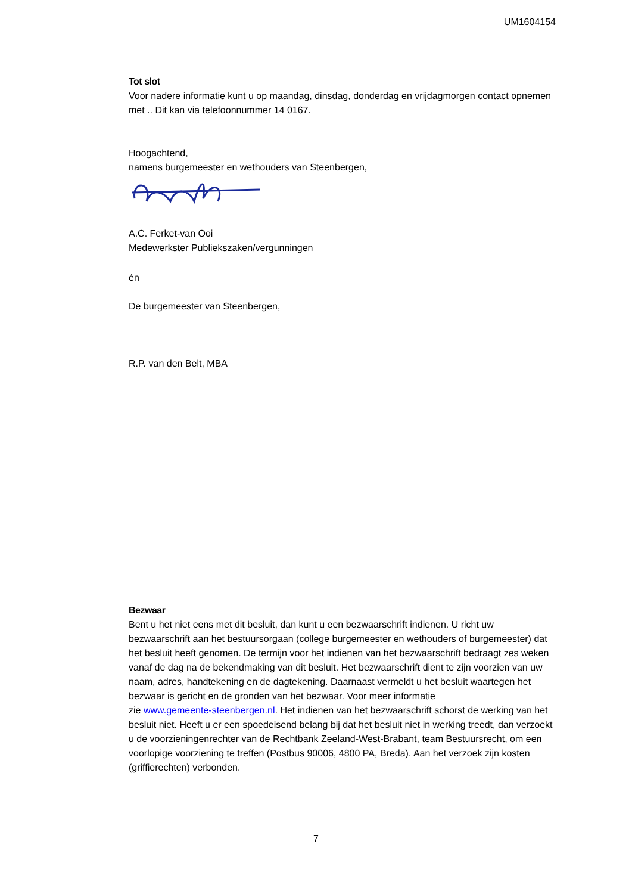UM1604154
Tot slot
Voor nadere informatie kunt u op maandag, dinsdag, donderdag en vrijdagmorgen contact opnemen met .. Dit kan via telefoonnummer 14 0167.
Hoogachtend,
namens burgemeester en wethouders van Steenbergen,
A.C. Ferket-van Ooi
Medewerkster Publiekszaken/vergunningen
én
De burgemeester van Steenbergen,
R.P. van den Belt, MBA
Bezwaar
Bent u het niet eens met dit besluit, dan kunt u een bezwaarschrift indienen. U richt uw bezwaarschrift aan het bestuursorgaan (college burgemeester en wethouders of burgemeester) dat het besluit heeft genomen. De termijn voor het indienen van het bezwaarschrift bedraagt zes weken vanaf de dag na de bekendmaking van dit besluit. Het bezwaarschrift dient te zijn voorzien van uw naam, adres, handtekening en de dagtekening. Daarnaast vermeldt u het besluit waartegen het bezwaar is gericht en de gronden van het bezwaar. Voor meer informatie
zie www.gemeente-steenbergen.nl. Het indienen van het bezwaarschrift schorst de werking van het besluit niet. Heeft u er een spoedeisend belang bij dat het besluit niet in werking treedt, dan verzoekt u de voorzieningenrechter van de Rechtbank Zeeland-West-Brabant, team Bestuursrecht, om een voorlopige voorziening te treffen (Postbus 90006, 4800 PA, Breda). Aan het verzoek zijn kosten (griffierechten) verbonden.
7